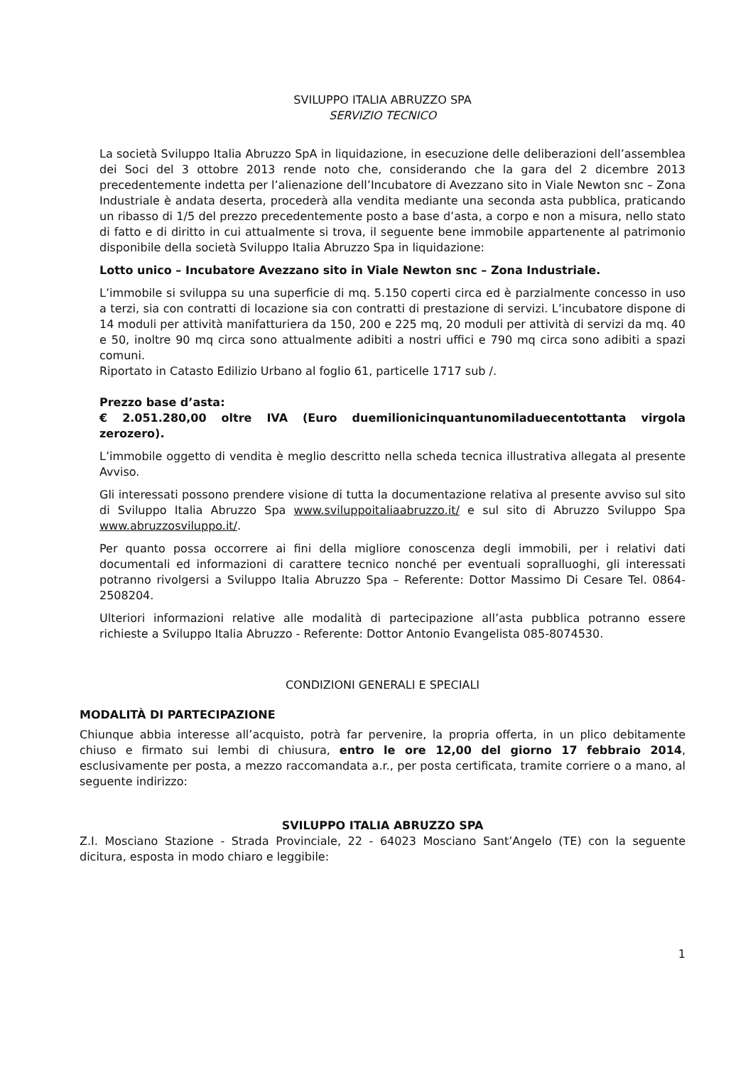SVILUPPO ITALIA ABRUZZO SPA
SERVIZIO TECNICO
La società Sviluppo Italia Abruzzo SpA in liquidazione, in esecuzione delle deliberazioni dell’assemblea dei Soci del 3 ottobre 2013 rende noto che, considerando che la gara del 2 dicembre 2013 precedentemente indetta per l’alienazione dell’Incubatore di Avezzano sito in Viale Newton snc – Zona Industriale è andata deserta, procederà alla vendita mediante una seconda asta pubblica, praticando un ribasso di 1/5 del prezzo precedentemente posto a base d’asta, a corpo e non a misura, nello stato di fatto e di diritto in cui attualmente si trova, il seguente bene immobile appartenente al patrimonio disponibile della società Sviluppo Italia Abruzzo Spa in liquidazione:
Lotto unico – Incubatore Avezzano sito in Viale Newton snc – Zona Industriale.
L’immobile si sviluppa su una superficie di mq. 5.150 coperti circa ed è parzialmente concesso in uso a terzi, sia con contratti di locazione sia con contratti di prestazione di servizi. L’incubatore dispone di 14 moduli per attività manifatturiera da 150, 200 e 225 mq, 20 moduli per attività di servizi da mq. 40 e 50, inoltre 90 mq circa sono attualmente adibiti a nostri uffici e 790 mq circa sono adibiti a spazi comuni.
Riportato in Catasto Edilizio Urbano al foglio 61, particelle 1717 sub /.
Prezzo base d’asta:
€ 2.051.280,00 oltre IVA (Euro duemilionicinquantunomiladuecentottanta virgola zerozero).
L’immobile oggetto di vendita è meglio descritto nella scheda tecnica illustrativa allegata al presente Avviso.
Gli interessati possono prendere visione di tutta la documentazione relativa al presente avviso sul sito di Sviluppo Italia Abruzzo Spa www.sviluppoitaliaabruzzo.it/ e sul sito di Abruzzo Sviluppo Spa www.abruzzosviluppo.it/.
Per quanto possa occorrere ai fini della migliore conoscenza degli immobili, per i relativi dati documentali ed informazioni di carattere tecnico nonché per eventuali sopralluoghi, gli interessati potranno rivolgersi a Sviluppo Italia Abruzzo Spa – Referente: Dottor Massimo Di Cesare Tel. 0864-2508204.
Ulteriori informazioni relative alle modalità di partecipazione all’asta pubblica potranno essere richieste a Sviluppo Italia Abruzzo - Referente: Dottor Antonio Evangelista 085-8074530.
CONDIZIONI GENERALI E SPECIALI
MODALITÀ DI PARTECIPAZIONE
Chiunque abbia interesse all’acquisto, potrà far pervenire, la propria offerta, in un plico debitamente chiuso e firmato sui lembi di chiusura, entro le ore 12,00 del giorno 17 febbraio 2014, esclusivamente per posta, a mezzo raccomandata a.r., per posta certificata, tramite corriere o a mano, al seguente indirizzo:
SVILUPPO ITALIA ABRUZZO SPA
Z.I. Mosciano Stazione - Strada Provinciale, 22 - 64023 Mosciano Sant’Angelo (TE) con la seguente dicitura, esposta in modo chiaro e leggibile:
1